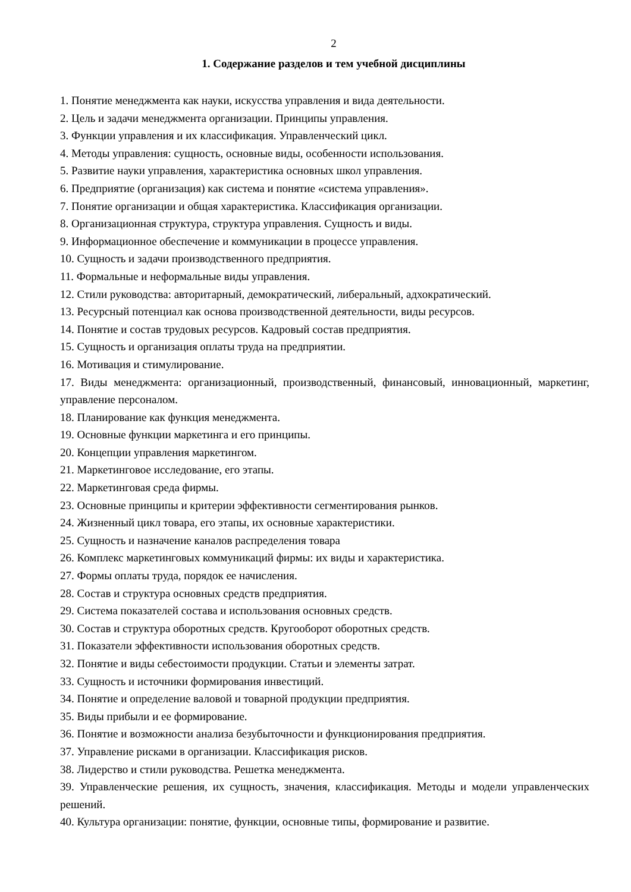2
1. Содержание разделов и тем учебной дисциплины
1. Понятие менеджмента как науки, искусства управления и вида деятельности.
2. Цель и задачи менеджмента организации. Принципы управления.
3. Функции управления и их классификация. Управленческий цикл.
4. Методы управления: сущность, основные виды, особенности использования.
5. Развитие науки управления, характеристика основных школ управления.
6. Предприятие (организация) как система и понятие «система управления».
7. Понятие организации и общая характеристика. Классификация организации.
8. Организационная структура, структура управления. Сущность и виды.
9. Информационное обеспечение и коммуникации в процессе управления.
10. Сущность и задачи производственного предприятия.
11. Формальные и неформальные виды управления.
12. Стили руководства: авторитарный, демократический, либеральный, адхократический.
13. Ресурсный потенциал как основа производственной деятельности, виды ресурсов.
14. Понятие и состав трудовых ресурсов. Кадровый состав предприятия.
15. Сущность и организация оплаты труда на предприятии.
16. Мотивация и стимулирование.
17. Виды менеджмента: организационный, производственный, финансовый, инновационный, маркетинг, управление персоналом.
18. Планирование как функция менеджмента.
19. Основные функции маркетинга и его принципы.
20. Концепции управления маркетингом.
21. Маркетинговое исследование, его этапы.
22. Маркетинговая среда фирмы.
23. Основные принципы и критерии эффективности сегментирования рынков.
24. Жизненный цикл товара, его этапы, их основные характеристики.
25. Сущность и назначение каналов распределения товара
26. Комплекс маркетинговых коммуникаций фирмы: их виды и характеристика.
27. Формы оплаты труда, порядок ее начисления.
28. Состав и структура основных средств предприятия.
29. Система показателей состава и использования основных средств.
30. Состав и структура оборотных средств. Кругооборот оборотных средств.
31. Показатели эффективности использования оборотных средств.
32. Понятие и виды себестоимости продукции. Статьи и элементы затрат.
33. Сущность и источники формирования инвестиций.
34. Понятие и определение валовой и товарной продукции предприятия.
35. Виды прибыли и ее формирование.
36. Понятие и возможности анализа безубыточности и функционирования предприятия.
37. Управление рисками в организации. Классификация рисков.
38. Лидерство и стили руководства. Решетка менеджмента.
39. Управленческие решения, их сущность, значения, классификация. Методы и модели управленческих решений.
40. Культура организации: понятие, функции, основные типы, формирование и развитие.